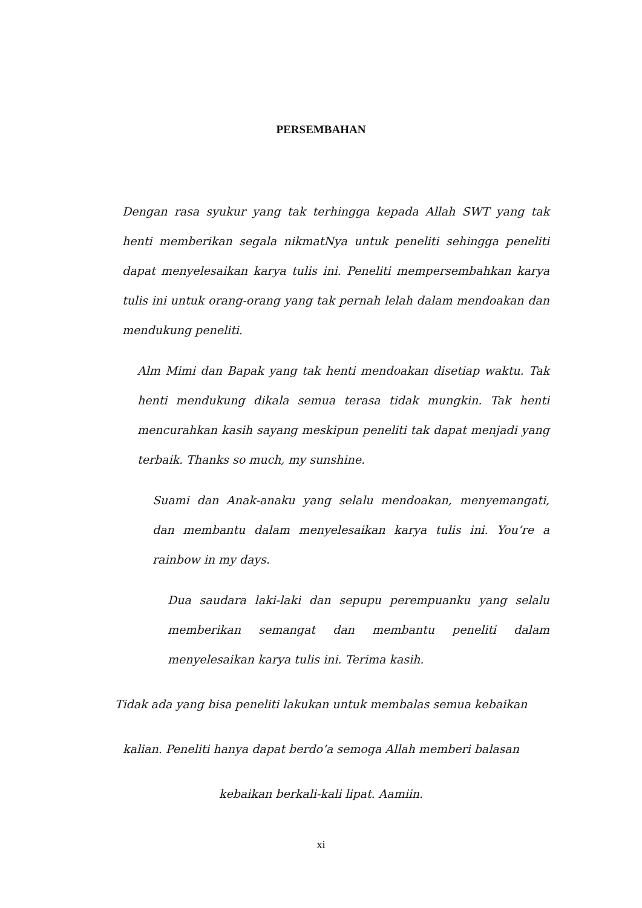PERSEMBAHAN
Dengan rasa syukur yang tak terhingga kepada Allah SWT yang tak henti memberikan segala nikmatNya untuk peneliti sehingga peneliti dapat menyelesaikan karya tulis ini. Peneliti mempersembahkan karya tulis ini untuk orang-orang yang tak pernah lelah dalam mendoakan dan mendukung peneliti.
Alm Mimi dan Bapak yang tak henti mendoakan disetiap waktu. Tak henti mendukung dikala semua terasa tidak mungkin. Tak henti mencurahkan kasih sayang meskipun peneliti tak dapat menjadi yang terbaik. Thanks so much, my sunshine.
Suami dan Anak-anaku yang selalu mendoakan, menyemangati, dan membantu dalam menyelesaikan karya tulis ini. You’re a rainbow in my days.
Dua saudara laki-laki dan sepupu perempuanku yang selalu memberikan semangat dan membantu peneliti dalam menyelesaikan karya tulis ini. Terima kasih.
Tidak ada yang bisa peneliti lakukan untuk membalas semua kebaikan
kalian. Peneliti hanya dapat berdo’a semoga Allah memberi balasan
kebaikan berkali-kali lipat. Aamiin.
xi